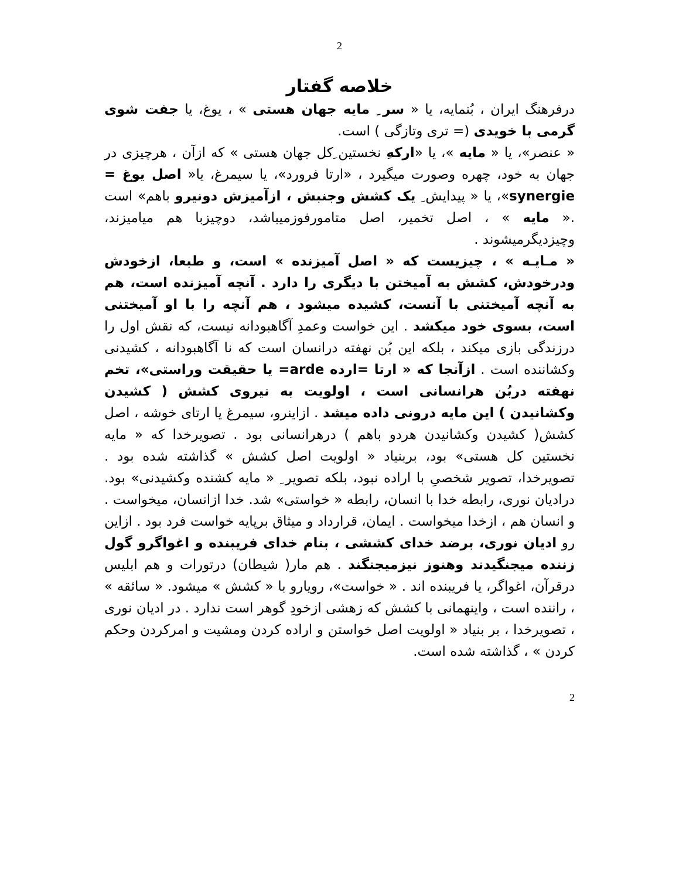2
خلاصه گفتار
درفرهنگ ایران ، بُنمایه، یا « سر ِ مایه جهان هستی » ، یوغ، یا جفت شوی گرمی با خویدی (= تری وتازگی ) است.
« عنصر»، یا « مایه »، یا «ارکهِ نخستین ِکل جهان هستی » که ازآن ، هرچیزی در جهان به خود، چهره وصورت میگیرد ، «ارتا فرورد»، یا سیمرغ، یا« اصل یوغ = synergie»، یا « پیدایش ِ یک کشش وجنبش ، ازآمیزش دونیرو باهم» است .« مایه » ، اصل تخمیر، اصل متامورفوزمیباشد، دوچیزبا هم میامیزند، وچیزدیگرمیشوند .
« مـایـه » ، چیزیست که « اصل آمیزنده » است، و طبعا، ازخودش ودرخودش، کشش به آمیختن با دیگری را دارد . آنچه آمیزنده است، هم به آنچه آمیختنی با آنست، کشیده میشود ، هم آنچه را با او آمیختنی است، بسوی خود میکشد . این خواست وعمدِ آگاهبودانه نیست، که نقش اول را درزندگی بازی میکند ، بلکه این بُن نهفته درانسان است که نا آگاهبودانه ، کشیدنی وکشاننده است . ازآنجا که « ارتا =ارده arde= یا حقیقت وراستی»، تخم نهفته دربُن هرانسانی است ، اولویت به نیروی کشش ( کشیدن وکشانیدن ) این مایه درونی داده میشد . ازاینرو، سیمرغ یا ارتای خوشه ، اصل کشش( کشیدن وکشانیدن هردو باهم ) درهرانسانی بود . تصویرخدا که « مایه نخستین کل هستی» بود، بربنیاد « اولویت اصل کشش » گذاشته شده بود . تصویرخدا، تصویر شخصیِ با اراده نبود، بلکه تصویر ِ « مایه کشنده وکشیدنی» بود. درادیان نوری، رابطه خدا با انسان، رابطه « خواستی» شد. خدا ازانسان، میخواست . و انسان هم ، ازخدا میخواست . ایمان، قرارداد و میثاق برپایه خواست فرد بود . ازاین رو ادیان نوری، برضد خدای کششی ، بنام خدای فریبنده و اغواگرو گول زننده میجنگیدند وهنوز نیزمیجنگند . هم مار( شیطان) درتورات و هم ابلیس درقرآن، اغواگر، یا فریبنده اند . « خواست»، رویارو با « کشش » میشود. « سائقه » ، راننده است ، واینهمانی با کشش که زهشی ازخودِ گوهر است ندارد . در ادیان نوری ، تصویرخدا ، بر بنیاد « اولویت اصل خواستن و اراده کردن ومشیت و امرکردن وحکم کردن » ، گذاشته شده است.
2